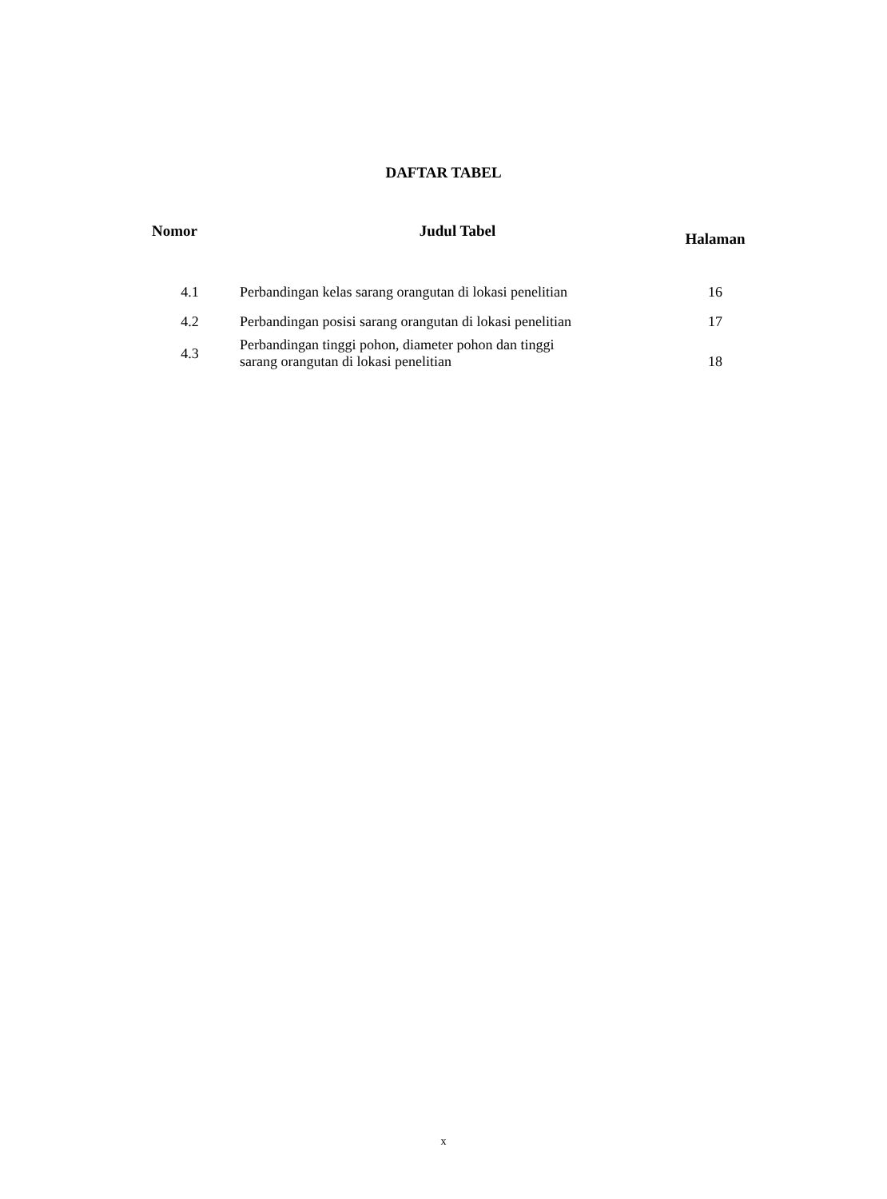DAFTAR TABEL
| Nomor | Judul Tabel | Halaman |
| --- | --- | --- |
| 4.1 | Perbandingan kelas sarang orangutan di lokasi penelitian | 16 |
| 4.2 | Perbandingan posisi sarang orangutan di lokasi penelitian | 17 |
| 4.3 | Perbandingan tinggi pohon, diameter pohon dan tinggi sarang orangutan di lokasi penelitian | 18 |
x